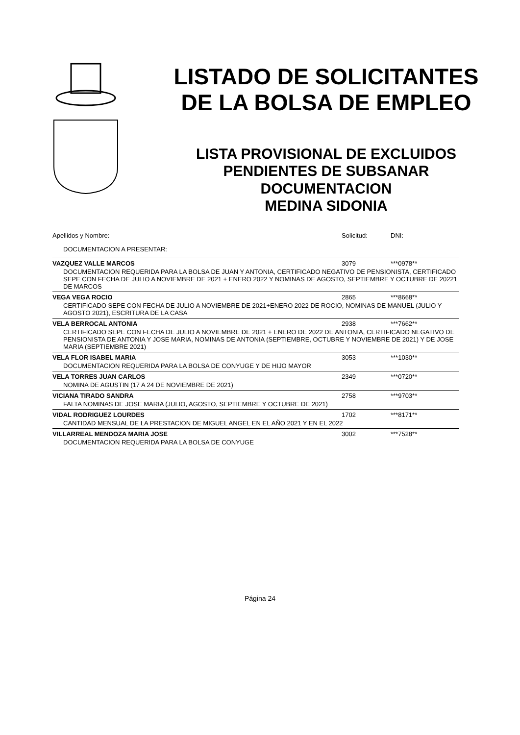LISTADO DE SOLICITANTES
DE LA BOLSA DE EMPLEO
LISTA PROVISIONAL DE EXCLUIDOS
PENDIENTES DE SUBSANAR
DOCUMENTACION
MEDINA SIDONIA
| Apellidos y Nombre: | Solicitud: | DNI: |
| --- | --- | --- |
| DOCUMENTACION A PRESENTAR: | | |
| VAZQUEZ VALLE MARCOS | 3079 | ***0978** |
| DOCUMENTACION REQUERIDA PARA LA BOLSA DE JUAN Y ANTONIA, CERTIFICADO NEGATIVO DE PENSIONISTA, CERTIFICADO SEPE CON FECHA DE JULIO A NOVIEMBRE DE 2021 + ENERO 2022 Y NOMINAS DE AGOSTO, SEPTIEMBRE Y OCTUBRE DE 20221 DE MARCOS | | |
| VEGA VEGA ROCIO | 2865 | ***8668** |
| CERTIFICADO SEPE CON FECHA DE JULIO A NOVIEMBRE DE 2021+ENERO 2022 DE ROCIO, NOMINAS DE MANUEL (JULIO Y AGOSTO 2021), ESCRITURA DE LA CASA | | |
| VELA BERROCAL ANTONIA | 2938 | ***7662** |
| CERTIFICADO SEPE CON FECHA DE JULIO A NOVIEMBRE DE 2021 + ENERO DE 2022 DE ANTONIA, CERTIFICADO NEGATIVO DE PENSIONISTA DE ANTONIA Y JOSE MARIA, NOMINAS DE ANTONIA (SEPTIEMBRE, OCTUBRE Y NOVIEMBRE DE 2021) Y DE JOSE MARIA (SEPTIEMBRE 2021) | | |
| VELA FLOR ISABEL MARIA | 3053 | ***1030** |
| DOCUMENTACION REQUERIDA PARA LA BOLSA DE CONYUGE Y DE HIJO MAYOR | | |
| VELA TORRES JUAN CARLOS | 2349 | ***0720** |
| NOMINA DE AGUSTIN (17 A 24 DE NOVIEMBRE DE 2021) | | |
| VICIANA TIRADO SANDRA | 2758 | ***9703** |
| FALTA NOMINAS DE JOSE MARIA (JULIO, AGOSTO, SEPTIEMBRE Y OCTUBRE DE 2021) | | |
| VIDAL RODRIGUEZ LOURDES | 1702 | ***8171** |
| CANTIDAD MENSUAL DE LA PRESTACION DE MIGUEL ANGEL EN EL AÑO 2021 Y EN EL 2022 | | |
| VILLARREAL MENDOZA MARIA JOSE | 3002 | ***7528** |
| DOCUMENTACION REQUERIDA PARA LA BOLSA DE CONYUGE | | |
Página 24